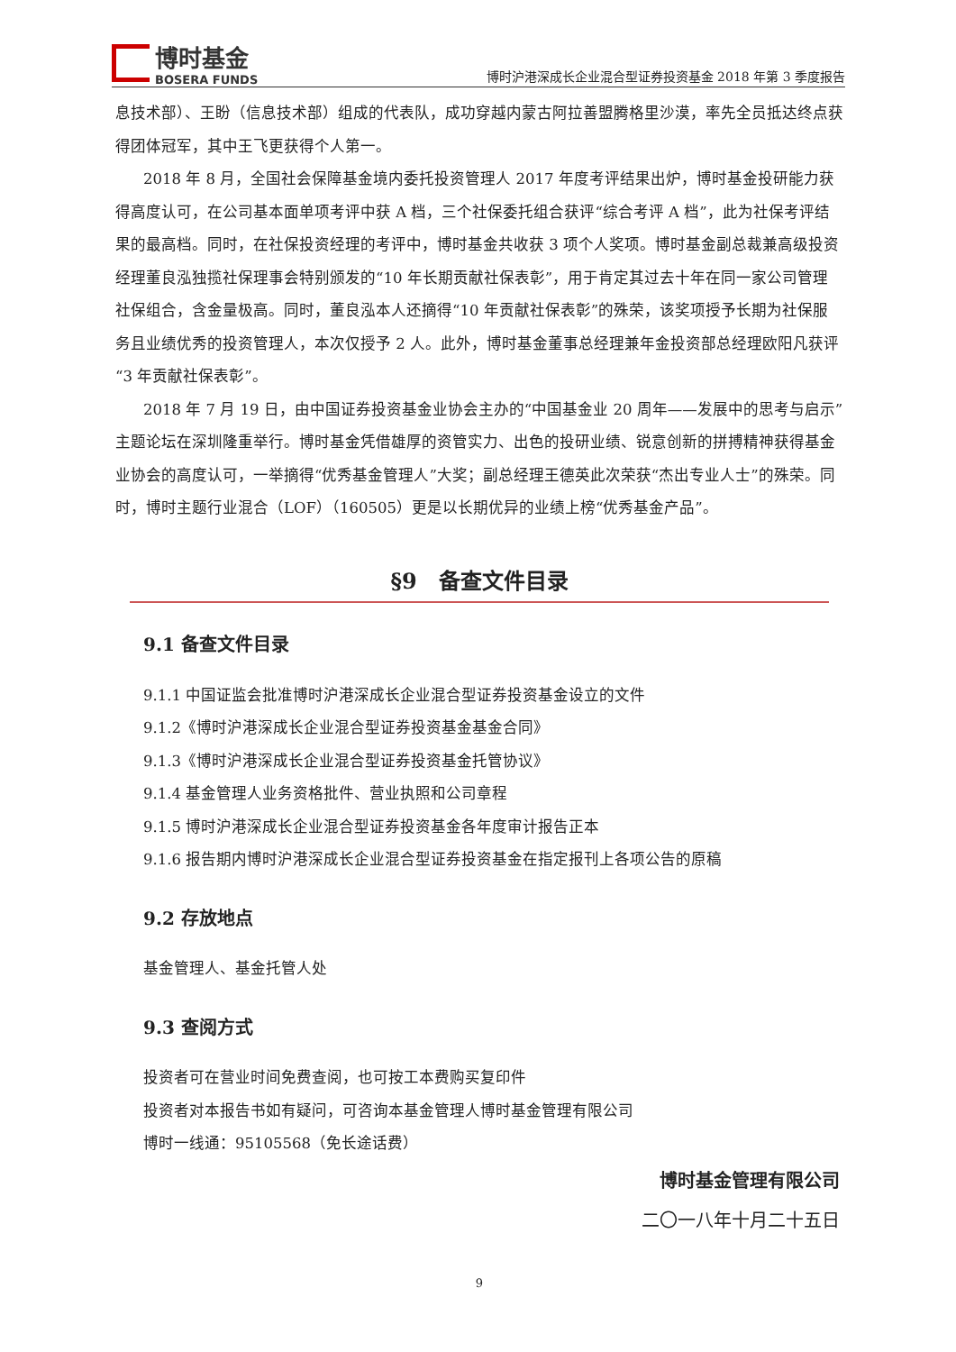博时基金
BOSERA FUNDS
博时沪港深成长企业混合型证券投资基金 2018 年第 3 季度报告
息技术部）、王盼（信息技术部）组成的代表队，成功穿越内蒙古阿拉善盟腾格里沙漠，率先全员抵达终点获得团体冠军，其中王飞更获得个人第一。
2018 年 8 月，全国社会保障基金境内委托投资管理人 2017 年度考评结果出炉，博时基金投研能力获得高度认可，在公司基本面单项考评中获 A 档，三个社保委托组合获评“综合考评 A 档”，此为社保考评结果的最高档。同时，在社保投资经理的考评中，博时基金共收获 3 项个人奖项。博时基金副总裁兼高级投资经理董良泓独揽社保理事会特别颁发的“10 年长期贡献社保表彰”，用于肯定其过去十年在同一家公司管理社保组合，含金量极高。同时，董良泓本人还摘得“10 年贡献社保表彰”的殊荣，该奖项授予长期为社保服务且业绩优秀的投资管理人，本次仅授予 2 人。此外，博时基金董事总经理兼年金投资部总经理欧阳凡获评“3 年贡献社保表彰”。
2018 年 7 月 19 日，由中国证券投资基金业协会主办的“中国基金业 20 周年——发展中的思考与启示”主题论坛在深圳隆重举行。博时基金凭借雄厚的资管实力、出色的投研业绩、锐意创新的拼搏精神获得基金业协会的高度认可，一举摘得“优秀基金管理人”大奖；副总经理王德英此次荣获“杰出专业人士”的殊荣。同时，博时主题行业混合（LOF）（160505）更是以长期优异的业绩上榜“优秀基金产品”。
§9　备查文件目录
9.1 备查文件目录
9.1.1 中国证监会批准博时沪港深成长企业混合型证券投资基金设立的文件
9.1.2《博时沪港深成长企业混合型证券投资基金基金合同》
9.1.3《博时沪港深成长企业混合型证券投资基金托管协议》
9.1.4 基金管理人业务资格批件、营业执照和公司章程
9.1.5 博时沪港深成长企业混合型证券投资基金各年度审计报告正本
9.1.6 报告期内博时沪港深成长企业混合型证券投资基金在指定报刊上各项公告的原稿
9.2 存放地点
基金管理人、基金托管人处
9.3 查阅方式
投资者可在营业时间免费查阅，也可按工本费购买复印件
投资者对本报告书如有疑问，可咨询本基金管理人博时基金管理有限公司
博时一线通：95105568（免长途话费）
博时基金管理有限公司
二〇一八年十月二十五日
9